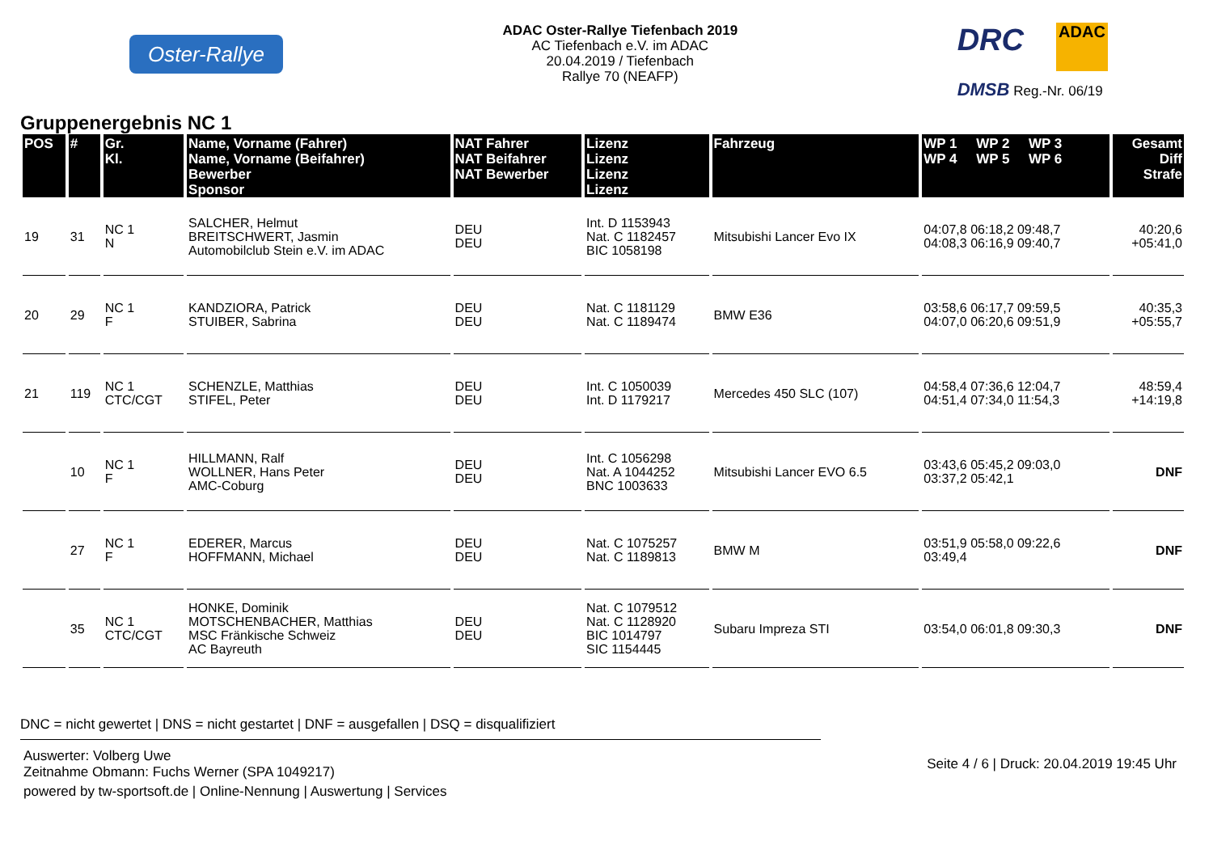Oster-Rallye
ADAC Oster-Rallye Tiefenbach 2019
AC Tiefenbach e.V. im ADAC
20.04.2019 / Tiefenbach
Rallye 70 (NEAFP)
DRC
ADAC
DMSB Reg.-Nr. 06/19
Gruppenergebnis NC 1
| POS | # | Gr. Kl. | Name, Vorname (Fahrer) Name, Vorname (Beifahrer) Bewerber Sponsor | NAT Fahrer NAT Beifahrer NAT Bewerber | Lizenz Lizenz Lizenz Lizenz | Fahrzeug | WP 1 WP 2 WP 3 WP 4 WP 5 WP 6 | Gesamt Diff Strafe |
| --- | --- | --- | --- | --- | --- | --- | --- | --- |
| 19 | 31 | NC 1 N | SALCHER, Helmut BREITSCHWERT, Jasmin Automobilclub Stein e.V. im ADAC | DEU DEU | Int. D 1153943 Nat. C 1182457 BIC 1058198 | Mitsubishi Lancer Evo IX | 04:07,8 06:18,2 09:48,7 04:08,3 06:16,9 09:40,7 | 40:20,6 +05:41,0 |
| 20 | 29 | NC 1 F | KANDZIORA, Patrick STUIBER, Sabrina | DEU DEU | Nat. C 1181129 Nat. C 1189474 | BMW E36 | 03:58,6 06:17,7 09:59,5 04:07,0 06:20,6 09:51,9 | 40:35,3 +05:55,7 |
| 21 | 119 | NC 1 CTC/CGT | SCHENZLE, Matthias STIFEL, Peter | DEU DEU | Int. C 1050039 Int. D 1179217 | Mercedes 450 SLC (107) | 04:58,4 07:36,6 12:04,7 04:51,4 07:34,0 11:54,3 | 48:59,4 +14:19,8 |
| | 10 | NC 1 F | HILLMANN, Ralf WOLLNER, Hans Peter AMC-Coburg | DEU DEU | Int. C 1056298 Nat. A 1044252 BNC 1003633 | Mitsubishi Lancer EVO 6.5 | 03:43,6 05:45,2 09:03,0 03:37,2 05:42,1 | DNF |
| | 27 | NC 1 F | EDERER, Marcus HOFFMANN, Michael | DEU DEU | Nat. C 1075257 Nat. C 1189813 | BMW M | 03:51,9 05:58,0 09:22,6 03:49,4 | DNF |
| | 35 | NC 1 CTC/CGT | HONKE, Dominik MOTSCHENBACHER, Matthias MSC Fränkische Schweiz AC Bayreuth | DEU DEU | Nat. C 1079512 Nat. C 1128920 BIC 1014797 SIC 1154445 | Subaru Impreza STI | 03:54,0 06:01,8 09:30,3 | DNF |
DNC = nicht gewertet | DNS = nicht gestartet | DNF = ausgefallen | DSQ = disqualifiziert
Auswerter: Volberg Uwe
Zeitnahme Obmann: Fuchs Werner (SPA 1049217)
powered by tw-sportsoft.de | Online-Nennung | Auswertung | Services
Seite 4 / 6 | Druck: 20.04.2019 19:45 Uhr